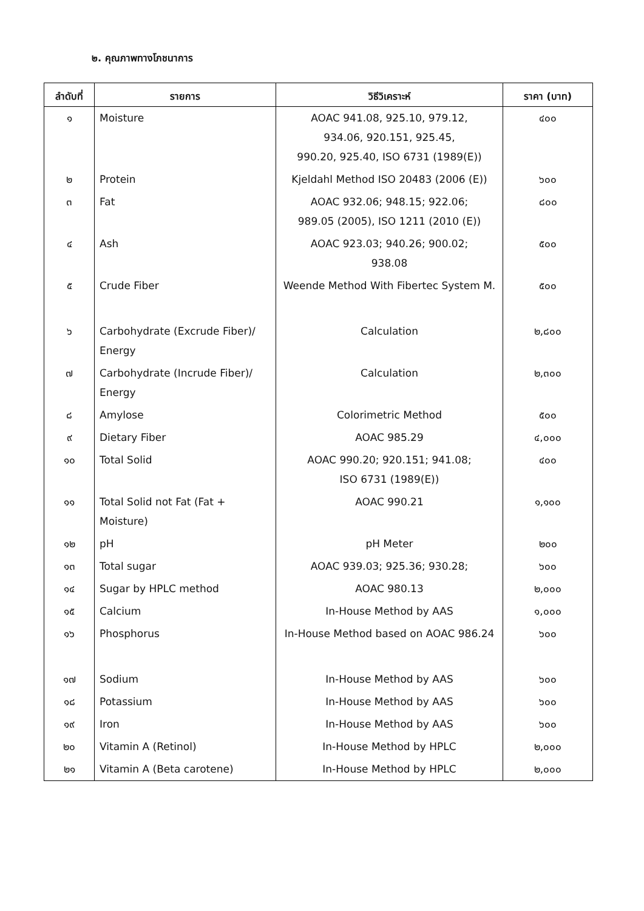๒. คุณภาพทางโภชนาการ
| ลำดับที่ | รายการ | วิธีวิเคราะห์ | ราคา (บาท) |
| --- | --- | --- | --- |
| ๑ | Moisture | AOAC 941.08, 925.10, 979.12, 934.06, 920.151, 925.45, 990.20, 925.40, ISO 6731 (1989(E)) | ๔๐๐ |
| ๒ | Protein | Kjeldahl Method ISO 20483 (2006 (E)) | ๖๐๐ |
| ๓ | Fat | AOAC 932.06; 948.15; 922.06; 989.05 (2005), ISO 1211 (2010 (E)) | ๘๐๐ |
| ๔ | Ash | AOAC 923.03; 940.26; 900.02; 938.08 | ๕๐๐ |
| ๕ | Crude Fiber | Weende Method With Fibertec System M. | ๕๐๐ |
| ๖ | Carbohydrate (Excrude Fiber)/ Energy | Calculation | ๒,๘๐๐ |
| ๗ | Carbohydrate (Incrude Fiber)/ Energy | Calculation | ๒,๓๐๐ |
| ๘ | Amylose | Colorimetric Method | ๕๐๐ |
| ๙ | Dietary Fiber | AOAC 985.29 | ๔,๐๐๐ |
| ๑๐ | Total Solid | AOAC 990.20; 920.151; 941.08; ISO 6731 (1989(E)) | ๔๐๐ |
| ๑๑ | Total Solid not Fat (Fat + Moisture) | AOAC 990.21 | ๑,๑๐๐ |
| ๑๒ | pH | pH Meter | ๒๐๐ |
| ๑๓ | Total sugar | AOAC 939.03; 925.36; 930.28; | ๖๐๐ |
| ๑๔ | Sugar by HPLC method | AOAC 980.13 | ๒,๐๐๐ |
| ๑๕ | Calcium | In-House Method by AAS | ๑,๐๐๐ |
| ๑๖ | Phosphorus | In-House Method based on AOAC 986.24 | ๖๐๐ |
| ๑๗ | Sodium | In-House Method by AAS | ๖๐๐ |
| ๑๘ | Potassium | In-House Method by AAS | ๖๐๐ |
| ๑๙ | Iron | In-House Method by AAS | ๖๐๐ |
| ๒๐ | Vitamin A (Retinol) | In-House Method by HPLC | ๒,๐๐๐ |
| ๒๑ | Vitamin A (Beta carotene) | In-House Method by HPLC | ๒,๐๐๐ |